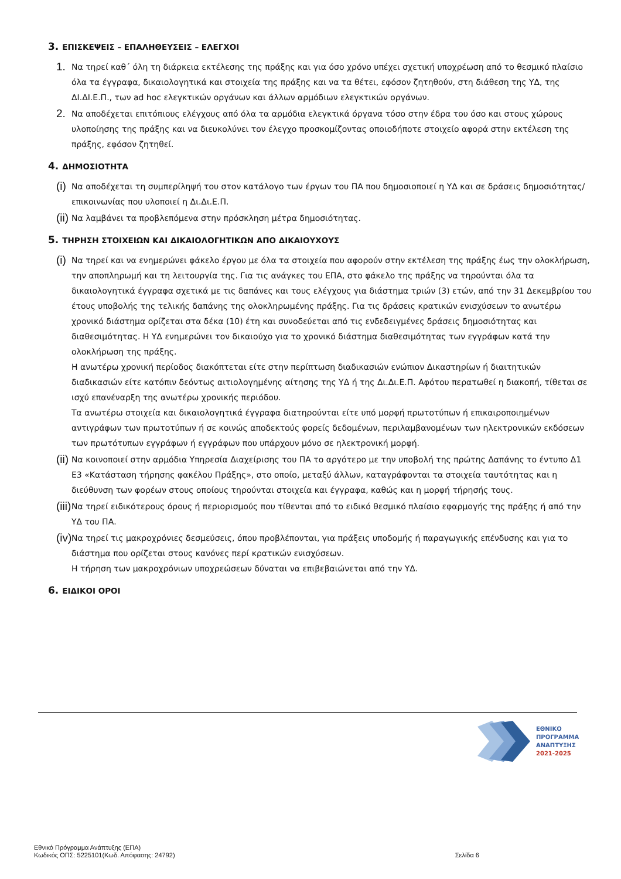3. ΕΠΙΣΚΕΨΕΙΣ – ΕΠΑΛΗΘΕΥΣΕΙΣ – ΕΛΕΓΧΟΙ
1. Να τηρεί καθ΄ όλη τη διάρκεια εκτέλεσης της πράξης και για όσο χρόνο υπέχει σχετική υποχρέωση από το θεσμικό πλαίσιο όλα τα έγγραφα, δικαιολογητικά και στοιχεία της πράξης και να τα θέτει, εφόσον ζητηθούν, στη διάθεση της ΥΔ, της ΔΙ.ΔΙ.Ε.Π., των ad hoc ελεγκτικών οργάνων και άλλων αρμόδιων ελεγκτικών οργάνων.
2. Να αποδέχεται επιτόπιους ελέγχους από όλα τα αρμόδια ελεγκτικά όργανα τόσο στην έδρα του όσο και στους χώρους υλοποίησης της πράξης και να διευκολύνει τον έλεγχο προσκομίζοντας οποιοδήποτε στοιχείο αφορά στην εκτέλεση της πράξης, εφόσον ζητηθεί.
4. ΔΗΜΟΣΙΟΤΗΤΑ
(i) Να αποδέχεται τη συμπερίληψή του στον κατάλογο των έργων του ΠΑ που δημοσιοποιεί η ΥΔ και σε δράσεις δημοσιότητας/επικοινωνίας που υλοποιεί η Δι.Δι.Ε.Π.
(ii) Να λαμβάνει τα προβλεπόμενα στην πρόσκληση μέτρα δημοσιότητας.
5. ΤΗΡΗΣΗ ΣΤΟΙΧΕΙΩΝ ΚΑΙ ΔΙΚΑΙΟΛΟΓΗΤΙΚΩΝ ΑΠΟ ΔΙΚΑΙΟΥΧΟΥΣ
(i) Να τηρεί και να ενημερώνει φάκελο έργου με όλα τα στοιχεία που αφορούν στην εκτέλεση της πράξης έως την ολοκλήρωση, την αποπληρωμή και τη λειτουργία της. Για τις ανάγκες του ΕΠΑ, στο φάκελο της πράξης να τηρούνται όλα τα δικαιολογητικά έγγραφα σχετικά με τις δαπάνες και τους ελέγχους για διάστημα τριών (3) ετών, από την 31 Δεκεμβρίου του έτους υποβολής της τελικής δαπάνης της ολοκληρωμένης πράξης. Για τις δράσεις κρατικών ενισχύσεων το ανωτέρω χρονικό διάστημα ορίζεται στα δέκα (10) έτη και συνοδεύεται από τις ενδεδειγμένες δράσεις δημοσιότητας και διαθεσιμότητας. Η ΥΔ ενημερώνει τον δικαιούχο για το χρονικό διάστημα διαθεσιμότητας των εγγράφων κατά την ολοκλήρωση της πράξης.
Η ανωτέρω χρονική περίοδος διακόπτεται είτε στην περίπτωση διαδικασιών ενώπιον Δικαστηρίων ή διαιτητικών διαδικασιών είτε κατόπιν δεόντως αιτιολογημένης αίτησης της ΥΔ ή της Δι.Δι.Ε.Π. Αφότου περατωθεί η διακοπή, τίθεται σε ισχύ επανέναρξη της ανωτέρω χρονικής περιόδου.
Τα ανωτέρω στοιχεία και δικαιολογητικά έγγραφα διατηρούνται είτε υπό μορφή πρωτοτύπων ή επικαιροποιημένων αντιγράφων των πρωτοτύπων ή σε κοινώς αποδεκτούς φορείς δεδομένων, περιλαμβανομένων των ηλεκτρονικών εκδόσεων των πρωτότυπων εγγράφων ή εγγράφων που υπάρχουν μόνο σε ηλεκτρονική μορφή.
(ii) Να κοινοποιεί στην αρμόδια Υπηρεσία Διαχείρισης του ΠΑ το αργότερο με την υποβολή της πρώτης Δαπάνης το έντυπο Δ1 Ε3 «Κατάσταση τήρησης φακέλου Πράξης», στο οποίο, μεταξύ άλλων, καταγράφονται τα στοιχεία ταυτότητας και η διεύθυνση των φορέων στους οποίους τηρούνται στοιχεία και έγγραφα, καθώς και η μορφή τήρησής τους.
(iii) Να τηρεί ειδικότερους όρους ή περιορισμούς που τίθενται από το ειδικό θεσμικό πλαίσιο εφαρμογής της πράξης ή από την ΥΔ του ΠΑ.
(iv) Να τηρεί τις μακροχρόνιες δεσμεύσεις, όπου προβλέπονται, για πράξεις υποδομής ή παραγωγικής επένδυσης και για το διάστημα που ορίζεται στους κανόνες περί κρατικών ενισχύσεων.
Η τήρηση των μακροχρόνιων υποχρεώσεων δύναται να επιβεβαιώνεται από την ΥΔ.
6. ΕΙΔΙΚΟΙ ΟΡΟΙ
ΕΘΝΙΚΟ
ΠΡΟΓΡΑΜΜΑ
ΑΝΑΠΤΥΞΗΣ
2021-2025
Εθνικό Πρόγραμμα Ανάπτυξης (ΕΠΑ)
Κωδικός ΟΠΣ: 5225101(Κωδ. Απόφασης: 24792)
Σελίδα 6